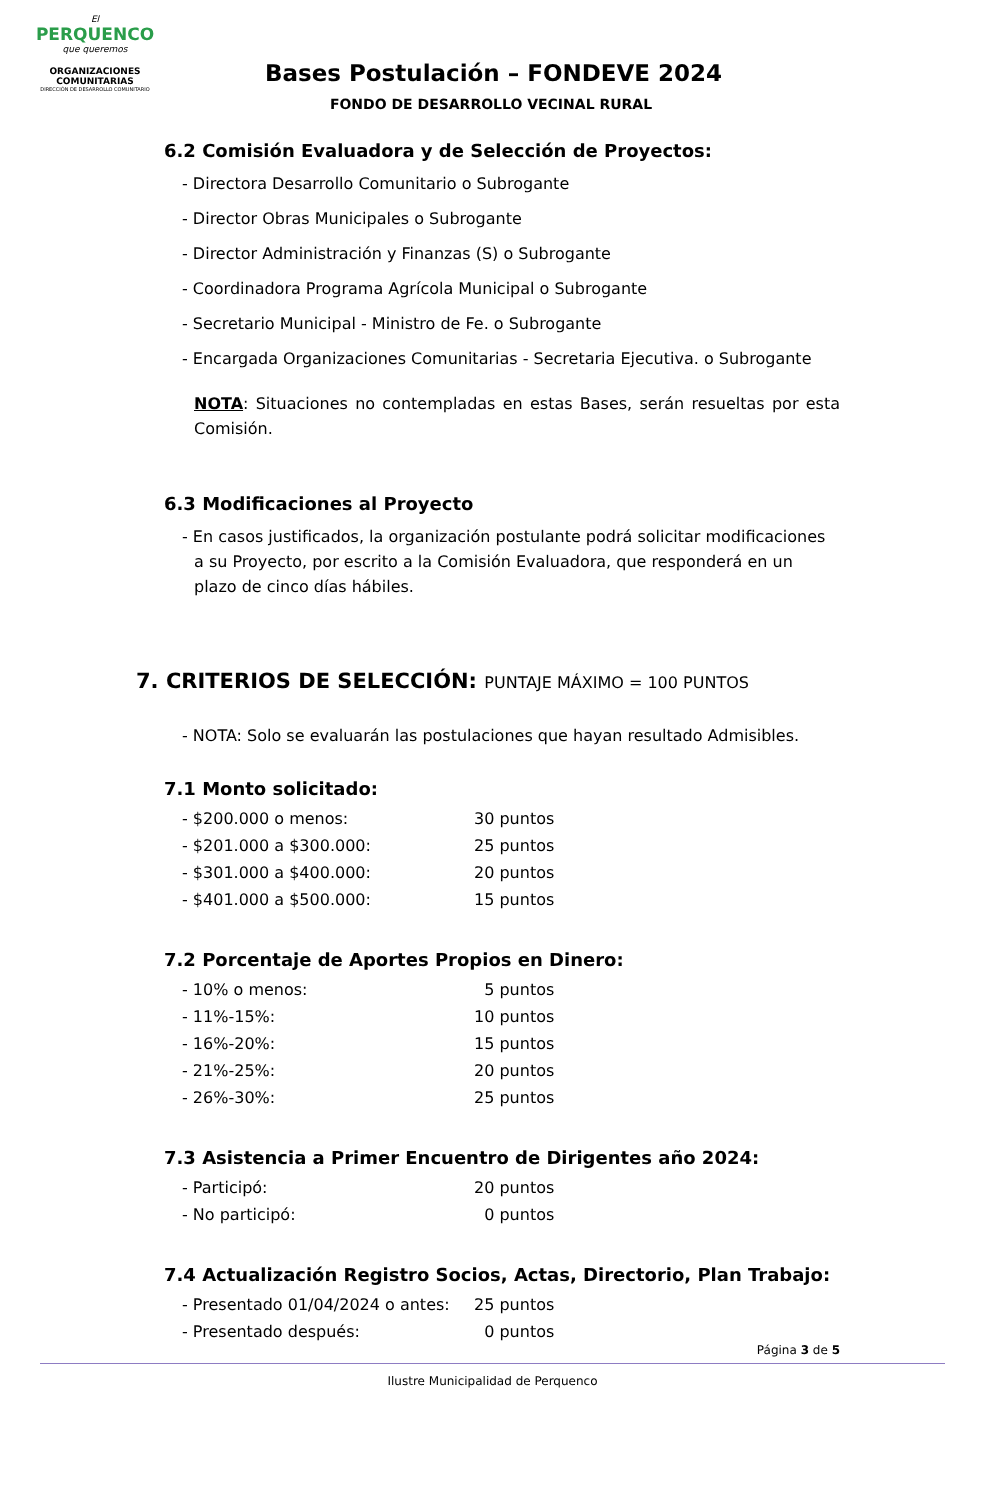El
PERQUENCO
que queremos
ORGANIZACIONES COMUNITARIAS
DIRECCIÓN DE DESARROLLO COMUNITARIO
Bases Postulación – FONDEVE 2024
FONDO DE DESARROLLO VECINAL RURAL
6.2 Comisión Evaluadora y de Selección de Proyectos:
- Directora Desarrollo Comunitario o Subrogante
- Director Obras Municipales o Subrogante
- Director Administración y Finanzas (S) o Subrogante
- Coordinadora Programa Agrícola Municipal o Subrogante
- Secretario Municipal - Ministro de Fe. o Subrogante
- Encargada Organizaciones Comunitarias - Secretaria Ejecutiva. o Subrogante
NOTA: Situaciones no contempladas en estas Bases, serán resueltas por esta Comisión.
6.3 Modificaciones al Proyecto
- En casos justificados, la organización postulante podrá solicitar modificaciones a su Proyecto, por escrito a la Comisión Evaluadora, que responderá en un plazo de cinco días hábiles.
7. CRITERIOS DE SELECCIÓN: PUNTAJE MÁXIMO = 100 PUNTOS
- NOTA: Solo se evaluarán las postulaciones que hayan resultado Admisibles.
7.1 Monto solicitado:
- $200.000 o menos: 30 puntos
- $201.000 a $300.000: 25 puntos
- $301.000 a $400.000: 20 puntos
- $401.000 a $500.000: 15 puntos
7.2 Porcentaje de Aportes Propios en Dinero:
- 10% o menos: 5 puntos
- 11%-15%: 10 puntos
- 16%-20%: 15 puntos
- 21%-25%: 20 puntos
- 26%-30%: 25 puntos
7.3 Asistencia a Primer Encuentro de Dirigentes año 2024:
- Participó: 20 puntos
- No participó: 0 puntos
7.4 Actualización Registro Socios, Actas, Directorio, Plan Trabajo:
- Presentado 01/04/2024 o antes: 25 puntos
- Presentado después: 0 puntos
Página 3 de 5
Ilustre Municipalidad de Perquenco